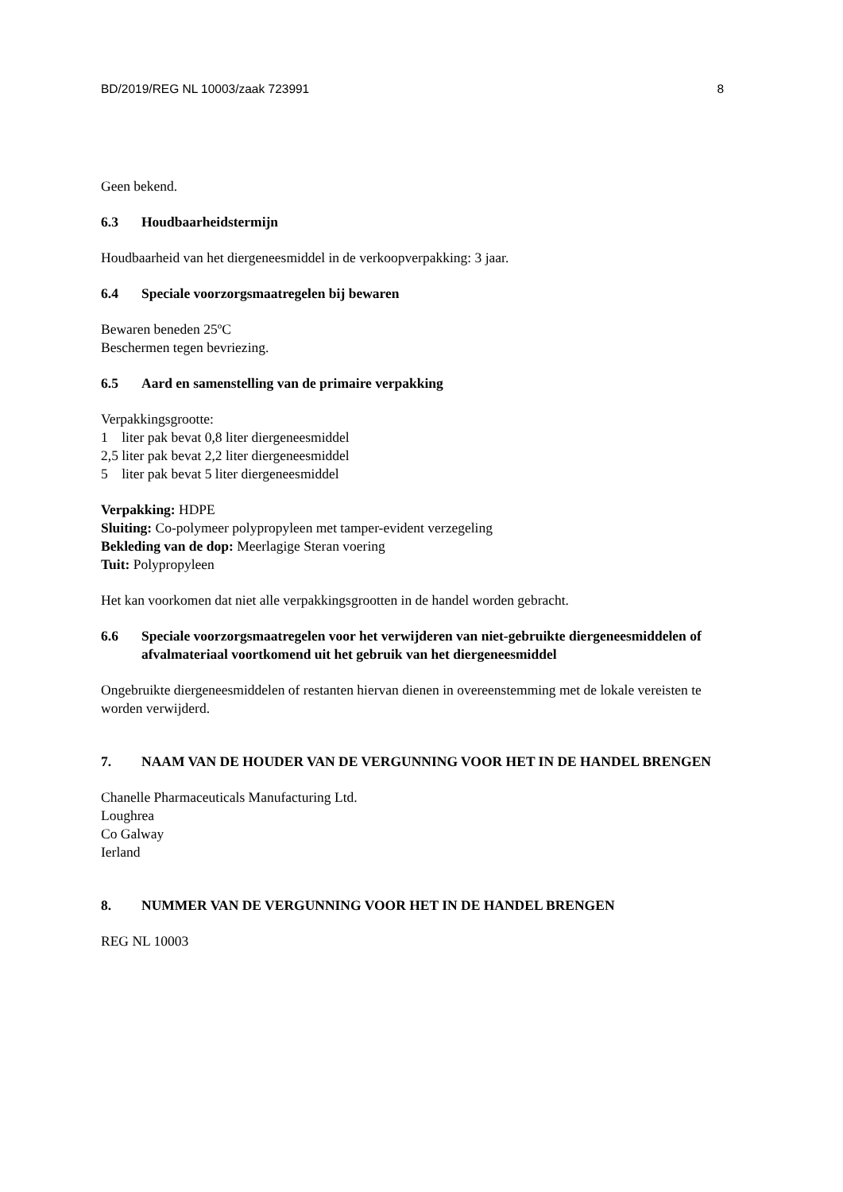BD/2019/REG NL 10003/zaak 723991 8
Geen bekend.
6.3 Houdbaarheidstermijn
Houdbaarheid van het diergeneesmiddel in de verkoopverpakking: 3 jaar.
6.4 Speciale voorzorgsmaatregelen bij bewaren
Bewaren beneden 25ºC
Beschermen tegen bevriezing.
6.5 Aard en samenstelling van de primaire verpakking
Verpakkingsgrootte:
1 liter pak bevat 0,8 liter diergeneesmiddel
2,5 liter pak bevat 2,2 liter diergeneesmiddel
5 liter pak bevat 5 liter diergeneesmiddel
Verpakking: HDPE
Sluiting: Co-polymeer polypropyleen met tamper-evident verzegeling
Bekleding van de dop: Meerlagige Steran voering
Tuit: Polypropyleen
Het kan voorkomen dat niet alle verpakkingsgrootten in de handel worden gebracht.
6.6 Speciale voorzorgsmaatregelen voor het verwijderen van niet-gebruikte diergeneesmiddelen of afvalmateriaal voortkomend uit het gebruik van het diergeneesmiddel
Ongebruikte diergeneesmiddelen of restanten hiervan dienen in overeenstemming met de lokale vereisten te worden verwijderd.
7. NAAM VAN DE HOUDER VAN DE VERGUNNING VOOR HET IN DE HANDEL BRENGEN
Chanelle Pharmaceuticals Manufacturing Ltd.
Loughrea
Co Galway
Ierland
8. NUMMER VAN DE VERGUNNING VOOR HET IN DE HANDEL BRENGEN
REG NL 10003